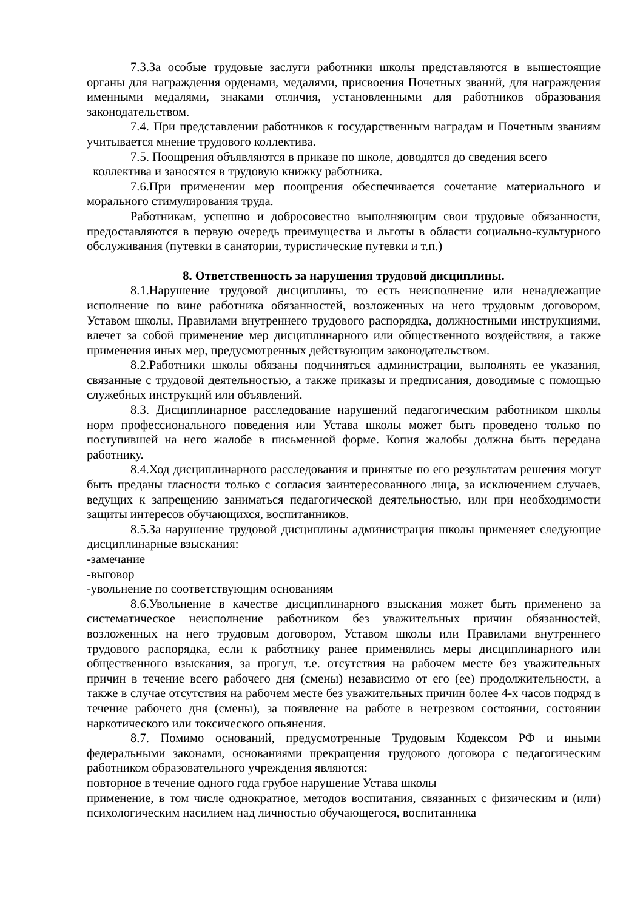7.3.За особые трудовые заслуги работники школы представляются в вышестоящие органы для награждения орденами, медалями, присвоения Почетных званий, для награждения именными медалями, знаками отличия, установленными для работников образования законодательством.
7.4. При представлении работников к государственным наградам и Почетным званиям учитывается мнение трудового коллектива.
7.5. Поощрения объявляются в приказе по школе, доводятся до сведения всего
коллектива и заносятся в трудовую книжку работника.
7.6.При применении мер поощрения обеспечивается сочетание материального и морального стимулирования труда.
Работникам, успешно и добросовестно выполняющим свои трудовые обязанности, предоставляются в первую очередь преимущества и льготы в области социально-культурного обслуживания (путевки в санатории, туристические путевки и т.п.)
8. Ответственность за нарушения трудовой дисциплины.
8.1.Нарушение трудовой дисциплины, то есть неисполнение или ненадлежащие исполнение по вине работника обязанностей, возложенных на него трудовым договором, Уставом школы, Правилами внутреннего трудового распорядка, должностными инструкциями, влечет за собой применение мер дисциплинарного или общественного воздействия, а также применения иных мер, предусмотренных действующим законодательством.
8.2.Работники школы обязаны подчиняться администрации, выполнять ее указания, связанные с трудовой деятельностью, а также приказы и предписания, доводимые с помощью служебных инструкций или объявлений.
8.3. Дисциплинарное расследование нарушений педагогическим работником школы норм профессионального поведения или Устава школы может быть проведено только по поступившей на него жалобе в письменной форме. Копия жалобы должна быть передана работнику.
8.4.Ход дисциплинарного расследования и принятые по его результатам решения могут быть преданы гласности только с согласия заинтересованного лица, за исключением случаев, ведущих к запрещению заниматься педагогической деятельностью, или при необходимости защиты интересов обучающихся, воспитанников.
8.5.За нарушение трудовой дисциплины администрация школы применяет следующие дисциплинарные взыскания:
-замечание
-выговор
-увольнение по соответствующим основаниям
8.6.Увольнение в качестве дисциплинарного взыскания может быть применено за систематическое неисполнение работником без уважительных причин обязанностей, возложенных на него трудовым договором, Уставом школы или Правилами внутреннего трудового распорядка, если к работнику ранее применялись меры дисциплинарного или общественного взыскания, за прогул, т.е. отсутствия на рабочем месте без уважительных причин в течение всего рабочего дня (смены) независимо от его (ее) продолжительности, а также в случае отсутствия на рабочем месте без уважительных причин более 4-х часов подряд в течение рабочего дня (смены), за появление на работе в нетрезвом состоянии, состоянии наркотического или токсического опьянения.
8.7. Помимо оснований, предусмотренные Трудовым Кодексом РФ и иными федеральными законами, основаниями прекращения трудового договора с педагогическим работником образовательного учреждения являются:
повторное в течение одного года грубое нарушение Устава школы
применение, в том числе однократное, методов воспитания, связанных с физическим и (или) психологическим насилием над личностью обучающегося, воспитанника